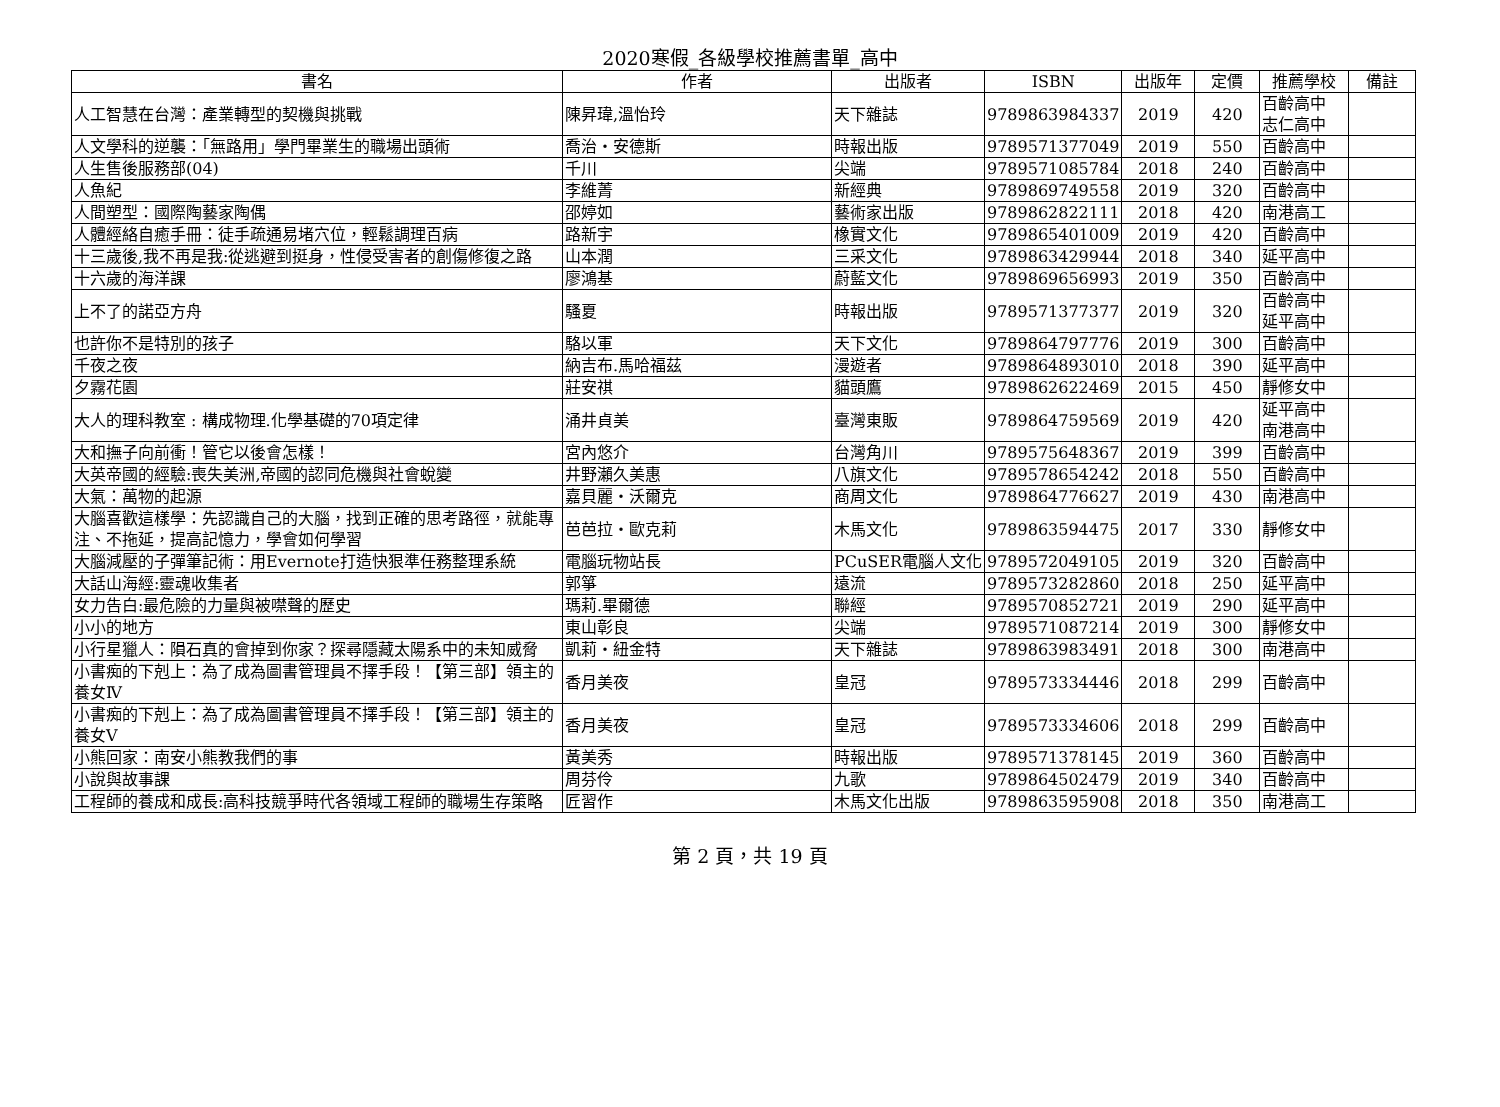2020寒假_各級學校推薦書單_高中
| 書名 | 作者 | 出版者 | ISBN | 出版年 | 定價 | 推薦學校 | 備註 |
| --- | --- | --- | --- | --- | --- | --- | --- |
| 人工智慧在台灣：產業轉型的契機與挑戰 | 陳昇瑋,溫怡玲 | 天下雜誌 | 9789863984337 | 2019 | 420 | 百齡高中 志仁高中 | |
| 人文學科的逆襲：「無路用」學門畢業生的職場出頭術 | 喬治・安德斯 | 時報出版 | 9789571377049 | 2019 | 550 | 百齡高中 | |
| 人生售後服務部(04) | 千川 | 尖端 | 9789571085784 | 2018 | 240 | 百齡高中 | |
| 人魚紀 | 李維菁 | 新經典 | 9789869749558 | 2019 | 320 | 百齡高中 | |
| 人間塑型：國際陶藝家陶偶 | 邵婷如 | 藝術家出版 | 9789862822111 | 2018 | 420 | 南港高工 | |
| 人體經絡自癒手冊：徒手疏通易堵穴位，輕鬆調理百病 | 路新宇 | 橡實文化 | 9789865401009 | 2019 | 420 | 百齡高中 | |
| 十三歲後,我不再是我:從逃避到挺身，性侵受害者的創傷修復之路 | 山本潤 | 三采文化 | 9789863429944 | 2018 | 340 | 延平高中 | |
| 十六歲的海洋課 | 廖鴻基 | 蔚藍文化 | 9789869656993 | 2019 | 350 | 百齡高中 | |
| 上不了的諾亞方舟 | 騷夏 | 時報出版 | 9789571377377 | 2019 | 320 | 百齡高中 延平高中 | |
| 也許你不是特別的孩子 | 駱以軍 | 天下文化 | 9789864797776 | 2019 | 300 | 百齡高中 | |
| 千夜之夜 | 納吉布.馬哈福茲 | 漫遊者 | 9789864893010 | 2018 | 390 | 延平高中 | |
| 夕霧花園 | 莊安祺 | 貓頭鷹 | 9789862622469 | 2015 | 450 | 靜修女中 | |
| 大人的理科教室 : 構成物理.化學基礎的70項定律 | 涌井貞美 | 臺灣東販 | 9789864759569 | 2019 | 420 | 延平高中 南港高中 | |
| 大和撫子向前衝！管它以後會怎樣！ | 宮內悠介 | 台灣角川 | 9789575648367 | 2019 | 399 | 百齡高中 | |
| 大英帝國的經驗:喪失美洲,帝國的認同危機與社會蛻變 | 井野瀨久美惠 | 八旗文化 | 9789578654242 | 2018 | 550 | 百齡高中 | |
| 大氣：萬物的起源 | 嘉貝麗・沃爾克 | 商周文化 | 9789864776627 | 2019 | 430 | 南港高中 | |
| 大腦喜歡這樣學：先認識自己的大腦，找到正確的思考路徑，就能專注、不拖延，提高記憶力，學會如何學習 | 芭芭拉・歐克莉 | 木馬文化 | 9789863594475 | 2017 | 330 | 靜修女中 | |
| 大腦減壓的子彈筆記術：用Evernote打造快狠準任務整理系統 | 電腦玩物站長 | PCuSER電腦人文化 | 9789572049105 | 2019 | 320 | 百齡高中 | |
| 大話山海經:靈魂收集者 | 郭箏 | 遠流 | 9789573282860 | 2018 | 250 | 延平高中 | |
| 女力告白:最危險的力量與被噤聲的歷史 | 瑪莉.畢爾德 | 聯經 | 9789570852721 | 2019 | 290 | 延平高中 | |
| 小小的地方 | 東山彰良 | 尖端 | 9789571087214 | 2019 | 300 | 靜修女中 | |
| 小行星獵人：隕石真的會掉到你家？探尋隱藏太陽系中的未知威脅 | 凱莉・紐金特 | 天下雜誌 | 9789863983491 | 2018 | 300 | 南港高中 | |
| 小書痴的下剋上：為了成為圖書管理員不擇手段！【第三部】領主的養女Ⅳ | 香月美夜 | 皇冠 | 9789573334446 | 2018 | 299 | 百齡高中 | |
| 小書痴的下剋上：為了成為圖書管理員不擇手段！【第三部】領主的養女V | 香月美夜 | 皇冠 | 9789573334606 | 2018 | 299 | 百齡高中 | |
| 小熊回家：南安小熊教我們的事 | 黃美秀 | 時報出版 | 9789571378145 | 2019 | 360 | 百齡高中 | |
| 小說與故事課 | 周芬伶 | 九歌 | 9789864502479 | 2019 | 340 | 百齡高中 | |
| 工程師的養成和成長:高科技競爭時代各領域工程師的職場生存策略 | 匠習作 | 木馬文化出版 | 9789863595908 | 2018 | 350 | 南港高工 | |
第 2 頁，共 19 頁